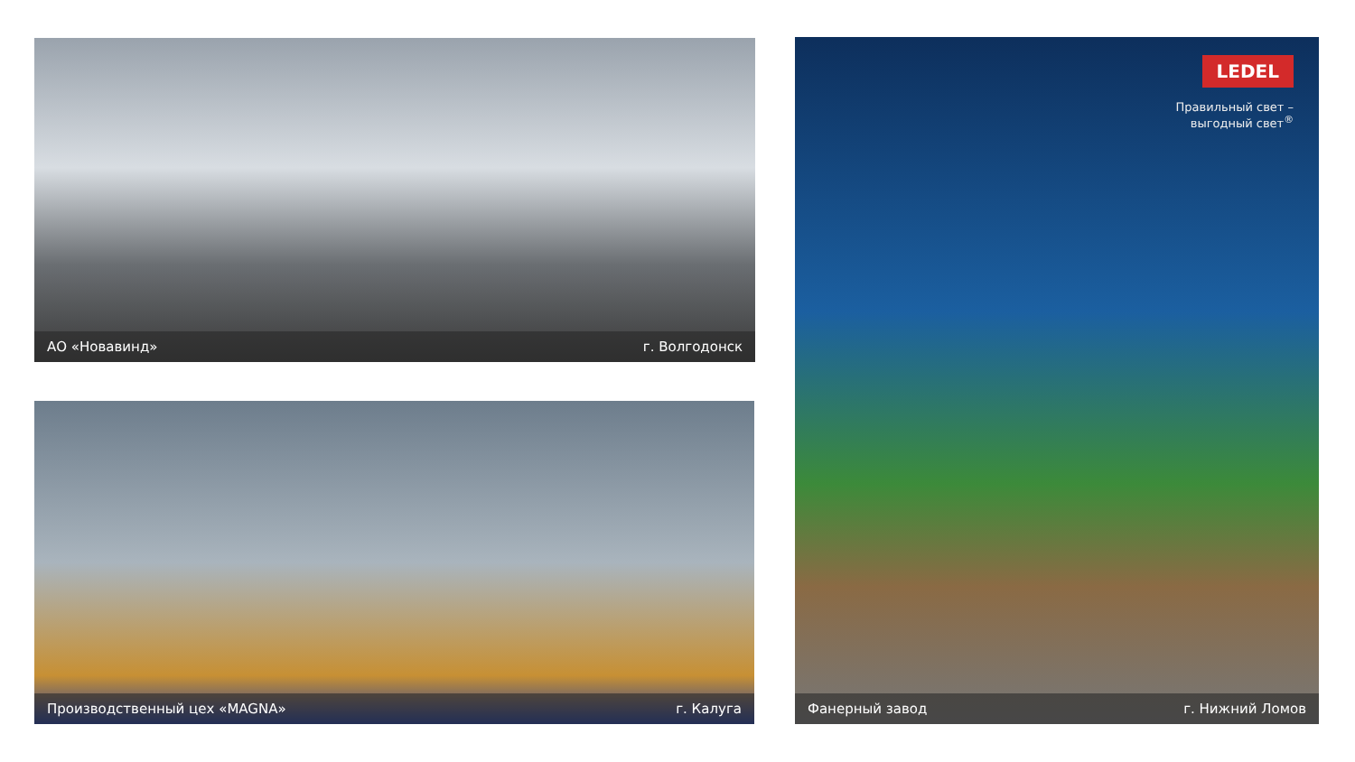АО «Новавинд» г. Волгодонск
LEDEL
Правильный свет –
выгодный свет<sup>®</sup>
Фанерный завод г. Нижний Ломов
Производственный цех «MAGNA» г. Калуга